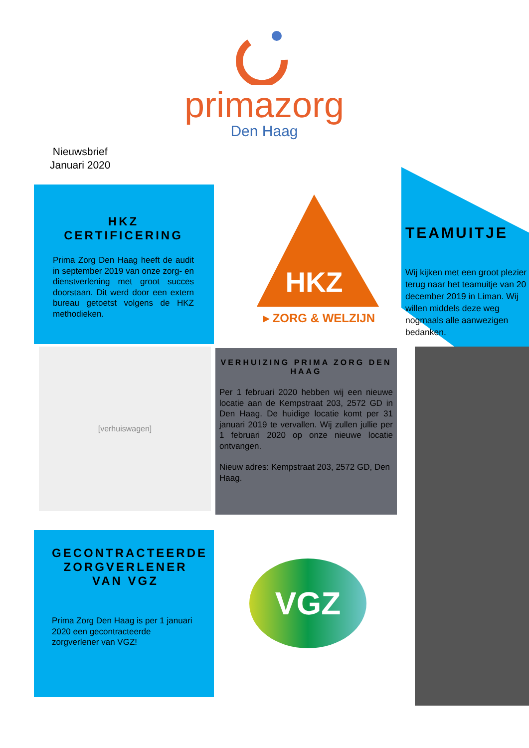primazorg
Den Haag
Nieuwsbrief
Januari 2020
HKZ CERTIFICERING
Prima Zorg Den Haag heeft de audit in september 2019 van onze zorg- en dienstverlening met groot succes doorstaan. Dit werd door een extern bureau getoetst volgens de HKZ methodieken.
HKZ
▸ ZORG & WELZIJN
TEAMUITJE
Wij kijken met een groot plezier terug naar het teamuitje van 20 december 2019 in Liman. Wij willen middels deze weg nogmaals alle aanwezigen bedanken.
[verhuiswagen]
VERHUIZING PRIMA ZORG DEN HAAG
Per 1 februari 2020 hebben wij een nieuwe locatie aan de Kempstraat 203, 2572 GD in Den Haag. De huidige locatie komt per 31 januari 2019 te vervallen. Wij zullen jullie per 1 februari 2020 op onze nieuwe locatie ontvangen.
Nieuw adres: Kempstraat 203, 2572 GD, Den Haag.
GECONTRACTEERDE ZORGVERLENER VAN VGZ
Prima Zorg Den Haag is per 1 januari 2020 een gecontracteerde zorgverlener van VGZ!
VGZ